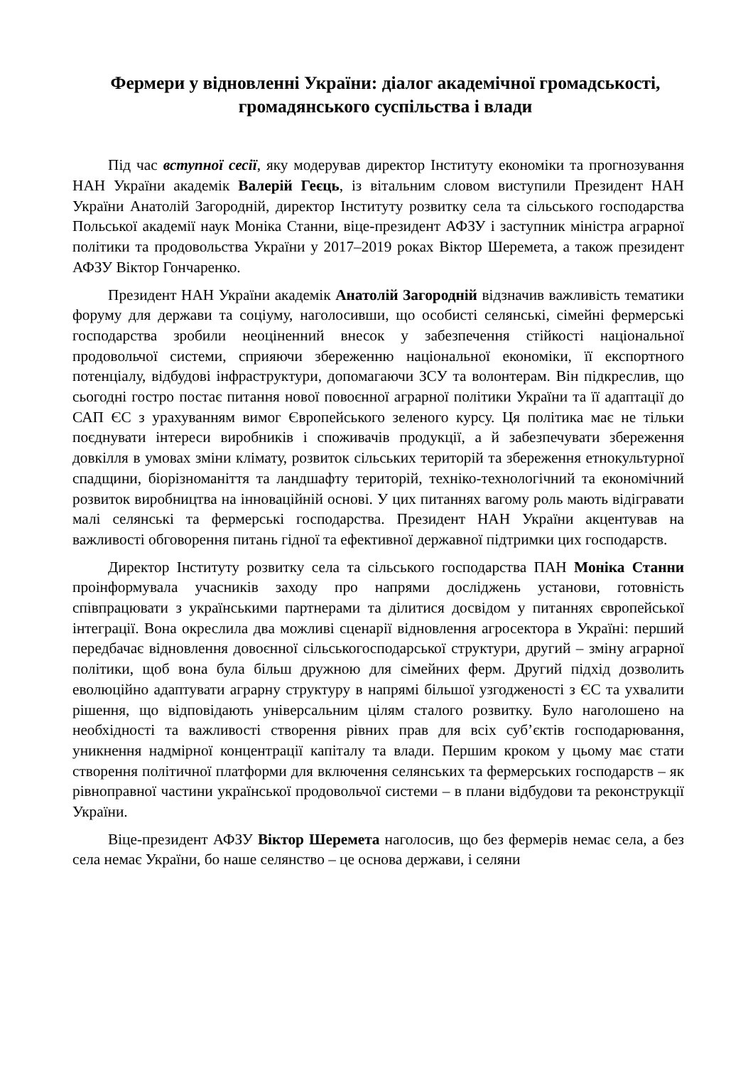Фермери у відновленні України: діалог академічної громадськості, громадянського суспільства і влади
Під час вступної сесії, яку модерував директор Інституту економіки та прогнозування НАН України академік Валерій Геєць, із вітальним словом виступили Президент НАН України Анатолій Загородній, директор Інституту розвитку села та сільського господарства Польської академії наук Моніка Станни, віце-президент АФЗУ і заступник міністра аграрної політики та продовольства України у 2017–2019 роках Віктор Шеремета, а також президент АФЗУ Віктор Гончаренко.
Президент НАН України академік Анатолій Загородній відзначив важливість тематики форуму для держави та соціуму, наголосивши, що особисті селянські, сімейні фермерські господарства зробили неоціненний внесок у забезпечення стійкості національної продовольчої системи, сприяючи збереженню національної економіки, її експортного потенціалу, відбудові інфраструктури, допомагаючи ЗСУ та волонтерам. Він підкреслив, що сьогодні гостро постає питання нової повоєнної аграрної політики України та її адаптації до САП ЄС з урахуванням вимог Європейського зеленого курсу. Ця політика має не тільки поєднувати інтереси виробників і споживачів продукції, а й забезпечувати збереження довкілля в умовах зміни клімату, розвиток сільських територій та збереження етнокультурної спадщини, біорізноманіття та ландшафту територій, техніко-технологічний та економічний розвиток виробництва на інноваційній основі. У цих питаннях вагому роль мають відігравати малі селянські та фермерські господарства. Президент НАН України акцентував на важливості обговорення питань гідної та ефективної державної підтримки цих господарств.
Директор Інституту розвитку села та сільського господарства ПАН Моніка Станни проінформувала учасників заходу про напрями досліджень установи, готовність співпрацювати з українськими партнерами та ділитися досвідом у питаннях європейської інтеграції. Вона окреслила два можливі сценарії відновлення агросектора в Україні: перший передбачає відновлення довоєнної сільськогосподарської структури, другий – зміну аграрної політики, щоб вона була більш дружною для сімейних ферм. Другий підхід дозволить еволюційно адаптувати аграрну структуру в напрямі більшої узгодженості з ЄС та ухвалити рішення, що відповідають універсальним цілям сталого розвитку. Було наголошено на необхідності та важливості створення рівних прав для всіх суб’єктів господарювання, уникнення надмірної концентрації капіталу та влади. Першим кроком у цьому має стати створення політичної платформи для включення селянських та фермерських господарств – як рівноправної частини української продовольчої системи – в плани відбудови та реконструкції України.
Віце-президент АФЗУ Віктор Шеремета наголосив, що без фермерів немає села, а без села немає України, бо наше селянство – це основа держави, і селяни